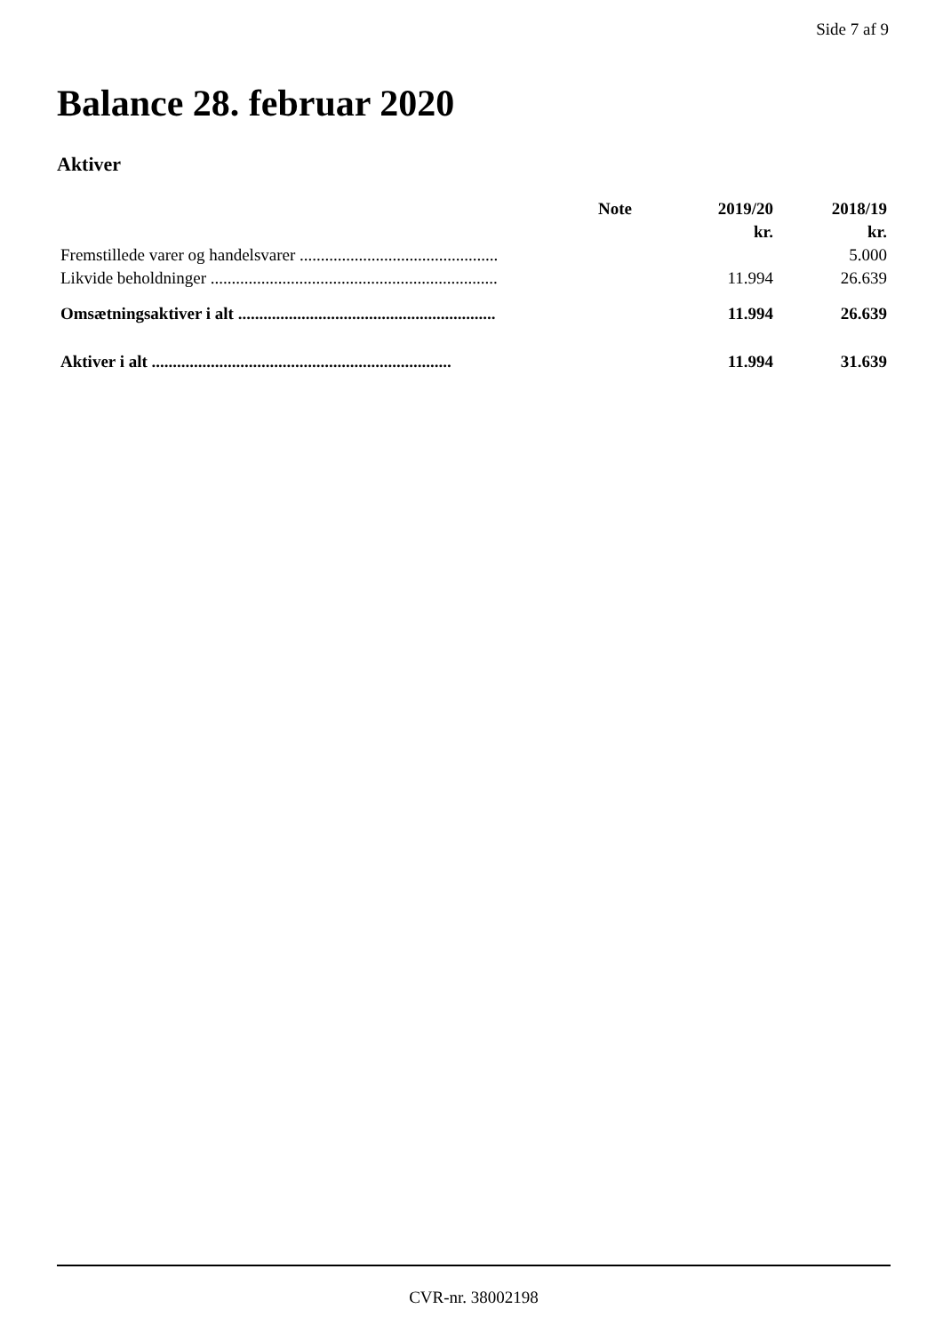Side 7 af 9
Balance 28. februar 2020
Aktiver
| | Note | 2019/20 | 2018/19 |
| --- | --- | --- | --- |
| | | kr. | kr. |
| Fremstillede varer og handelsvarer ............................................... | | | 5.000 |
| Likvide beholdninger .................................................................... | | 11.994 | 26.639 |
| Omsætningsaktiver i alt ............................................................. | | 11.994 | 26.639 |
| Aktiver i alt ....................................................................... | | 11.994 | 31.639 |
CVR-nr. 38002198